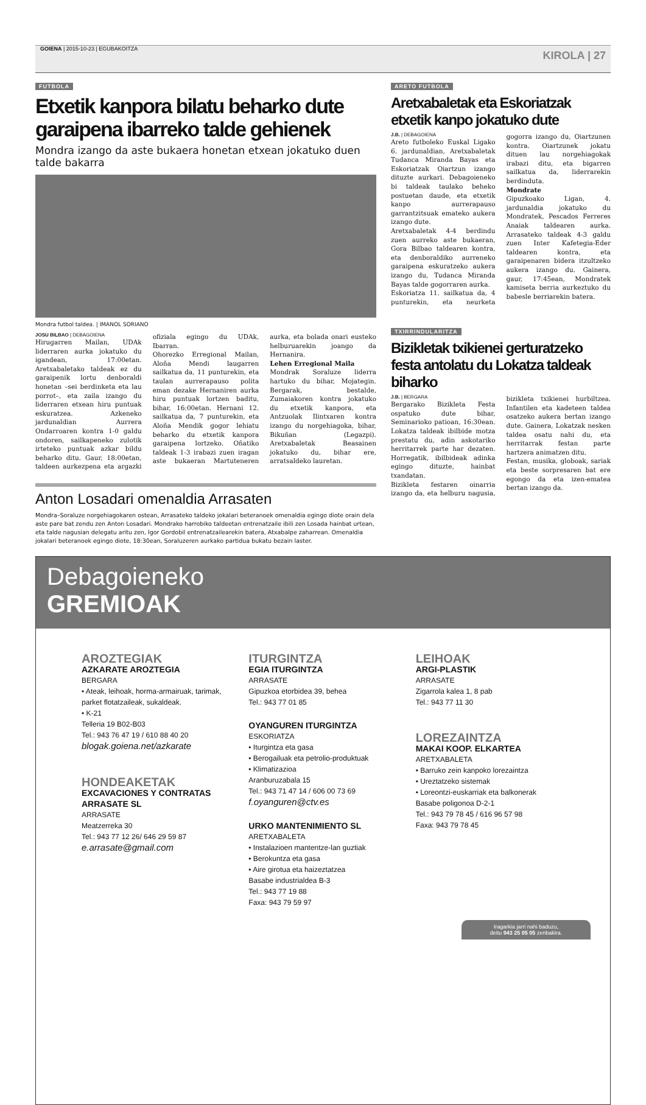GOIENA | 2015-10-23 | EGUBAKOITZA
KIROLA | 27
FUTBOLA
Etxetik kanpora bilatu beharko dute garaipena ibarreko talde gehienek
Mondra izango da aste bukaera honetan etxean jokatuko duen talde bakarra
Mondra futbol taldea. | IMANOL SORIANO
JOSU BILBAO | DEBAGOIENA
Hirugarren Mailan, UDAk liderraren aurka jokatuko du igandean, 17:00etan. Aretxabaletako taldeak ez du garaipenik lortu denboraldi honetan –sei berdinketa eta lau porrot–, eta zaila izango du liderraren etxean hiru puntuak eskuratzea. Azkeneko jardunaldian Aurrera Ondarroaren kontra 1-0 galdu ondoren, sailkapeneko zulotik irteteko puntuak azkar bildu beharko ditu. Gaur, 18:00etan, taldeen aurkezpena eta argazki ofiziala egingo du UDAk, Ibarran.
Ohorezko Erregional Mailan, Aloña Mendi laugarren sailkatua da, 11 punturekin, eta taulan aurrerapauso polita eman dezake Hernaniren aurka hiru puntuak lortzen baditu, bihar, 16:00etan. Hernani 12. sailkatua da, 7 punturekin, eta Aloña Mendik gogor lehiatu beharko du etxetik kanpora garaipena lortzeko. Oñatiko taldeak 1-3 irabazi zuen iragan aste bukaeran Martuteneren aurka, eta bolada onari eusteko helburuarekin joango da Hernanira.
Lehen Erregional Maila
Mondrak Soraluze liderra hartuko du bihar, Mojategin. Bergarak, bestalde, Zumaiakoren kontra jokatuko du etxetik kanpora, eta Antzuolak Ilintxaren kontra izango du norgehiagoka, bihar, Bikuñan (Legazpi). Aretxabaletak Beasainen jokatuko du, bihar ere, arratsaldeko lauretan.
Anton Losadari omenaldia Arrasaten
Mondra–Soraluze norgehiagokaren ostean, Arrasateko taldeko jokalari beteranoek omenaldia egingo diote orain dela aste pare bat zendu zen Anton Losadari. Mondrako harrobiko taldeetan entrenatzaile ibili zen Losada hainbat urtean, eta talde nagusian delegatu aritu zen, Igor Gordobil entrenatzailearekin batera, Atxabalpe zaharrean. Omenaldia jokalari beteranoek egingo diote, 18:30ean, Soraluzeren aurkako partidua bukatu bezain laster.
ARETO FUTBOLA
Aretxabaletak eta Eskoriatzak etxetik kanpo jokatuko dute
J.B. | DEBAGOIENA
Areto futboleko Euskal Ligako 6. jardunaldian, Aretxabaletak Tudanca Miranda Bayas eta Eskoriatzak Oiartzun izango dituzte aurkari. Debagoieneko bi taldeak taulako beheko postuetan daude, eta etxetik kanpo aurrerapauso garrantzitsuak emateko aukera izango dute.
Aretxabaletak 4-4 berdindu zuen aurreko aste bukaeran, Gora Bilbao taldearen kontra, eta denboraldiko aurreneko garaipena eskuratzeko aukera izango du, Tudanca Miranda Bayas talde gogorraren aurka.
Eskoriatza 11. sailkatua da, 4 punturekin, eta neurketa gogorra izango du, Oiartzunen kontra. Oiartzunek jokatu dituen lau norgehiagokak irabazi ditu, eta bigarren sailkatua da, liderrarekin berdinduta.
Mondrate
Gipuzkoako Ligan, 4. jardunaldia jokatuko du Mondratek, Pescados Ferreres Anaiak taldearen aurka. Arrasateko taldeak 4-3 galdu zuen Inter Kafetegia-Eder taldearen kontra, eta garaipenaren bidera itzultzeko aukera izango du. Gainera, gaur, 17:45ean, Mondratek kamiseta berria aurkeztuko du babesle berriarekin batera.
TXIRRINDULARITZA
Bizikletak txikienei gerturatzeko festa antolatu du Lokatza taldeak biharko
J.B. | BERGARA
Bergarako Bizikleta Festa ospatuko dute bihar, Seminarioko patioan, 16:30ean. Lokatza taldeak ibilbide motza prestatu du, adin askotariko herritarrek parte har dezaten. Horregatik, ibilbideak adinka egingo dituzte, hainbat txandatan.
Bizikleta festaren oinarria izango da, eta helburu nagusia, bizikleta txikienei hurbiltzea. Infantilen eta kadeteen taldea osatzeko aukera bertan izango dute. Gainera, Lokatzak nesken taldea osatu nahi du, eta herritarrak festan parte hartzera animatzen ditu.
Festan, musika, globoak, sariak eta beste sorpresaren bat ere egongo da eta izen-ematea bertan izango da.
Debagoieneko
GREMIOAK
AROZTEGIAK
AZKARATE AROZTEGIA
BERGARA
• Ateak, leihoak, horma-armairuak, tarimak, parket flotatzaileak, sukaldeak.
• K-21
Telleria 19 B02-B03
Tel.: 943 76 47 19 / 610 88 40 20
blogak.goiena.net/azkarate
HONDEAKETAK
EXCAVACIONES Y CONTRATAS ARRASATE SL
ARRASATE
Meatzerreka 30
Tel.: 943 77 12 26/ 646 29 59 87
e.arrasate@gmail.com
ITURGINTZA
EGIA ITURGINTZA
ARRASATE
Gipuzkoa etorbidea 39, behea
Tel.: 943 77 01 85
OYANGUREN ITURGINTZA
ESKORIATZA
• Iturgintza eta gasa
• Berogailuak eta petrolio-produktuak
• Klimatizazioa
Aranburuzabala 15
Tel.: 943 71 47 14 / 606 00 73 69
f.oyanguren@ctv.es
URKO MANTENIMIENTO SL
ARETXABALETA
• Instalazioen mantentze-lan guztiak
• Berokuntza eta gasa
• Aire girotua eta haizeztatzea
Basabe industrialdea B-3
Tel.: 943 77 19 88
Faxa: 943 79 59 97
LEIHOAK
ARGI-PLASTIK
ARRASATE
Zigarrola kalea 1, 8 pab
Tel.: 943 77 11 30
LOREZAINTZA
MAKAI KOOP. ELKARTEA
ARETXABALETA
• Barruko zein kanpoko lorezaintza
• Ureztatzeko sistemak
• Loreontzi-euskarriak eta balkonerak
Basabe poligonoa D-2-1
Tel.: 943 79 78 45 / 616 96 57 98
Faxa: 943 79 78 45
Iragarkia jarri nahi baduzu,
deitu 943 25 05 05 zenbakira.